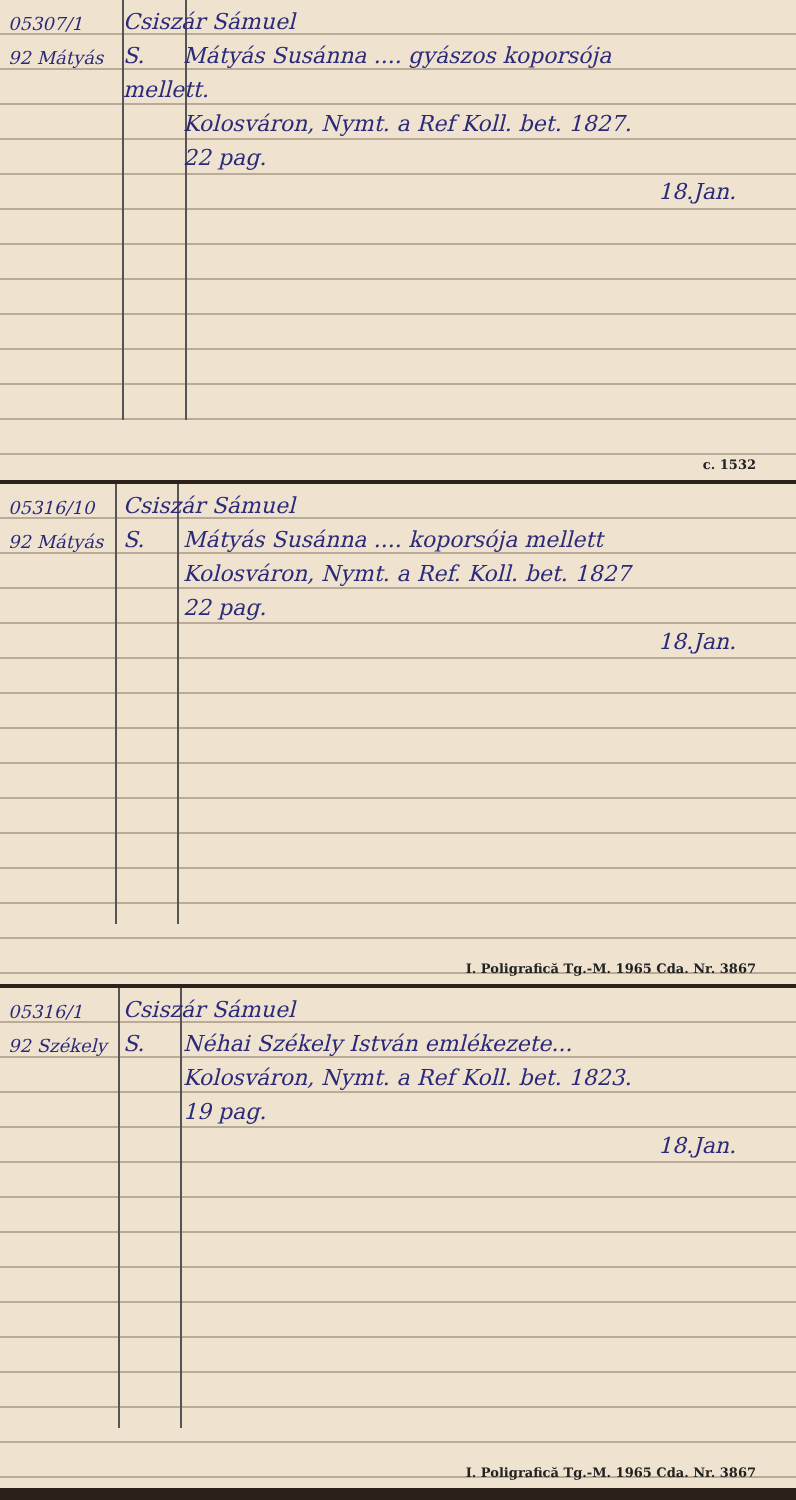05307/1 Csiszár Sámuel
92 Mátyás S. Mátyás Susánna .... gyászos koporsója
mellett.
Kolosváron, Nymt. a Ref Koll. bet. 1827.
22 pag.
18.Jan.
c. 1532
05316/10 Csiszár Sámuel
92 Mátyás S. Mátyás Susánna .... koporsója mellett
Kolosváron, Nymt. a Ref. Koll. bet. 1827
22 pag.
18.Jan.
I. Poligrafică Tg.-M. 1965 Cda. Nr. 3867
05316/1 Csiszár Sámuel
92 Székely S. Néhai Székely István emlékezete...
Kolosváron, Nymt. a Ref Koll. bet. 1823.
19 pag.
18.Jan.
I. Poligrafică Tg.-M. 1965 Cda. Nr. 3867